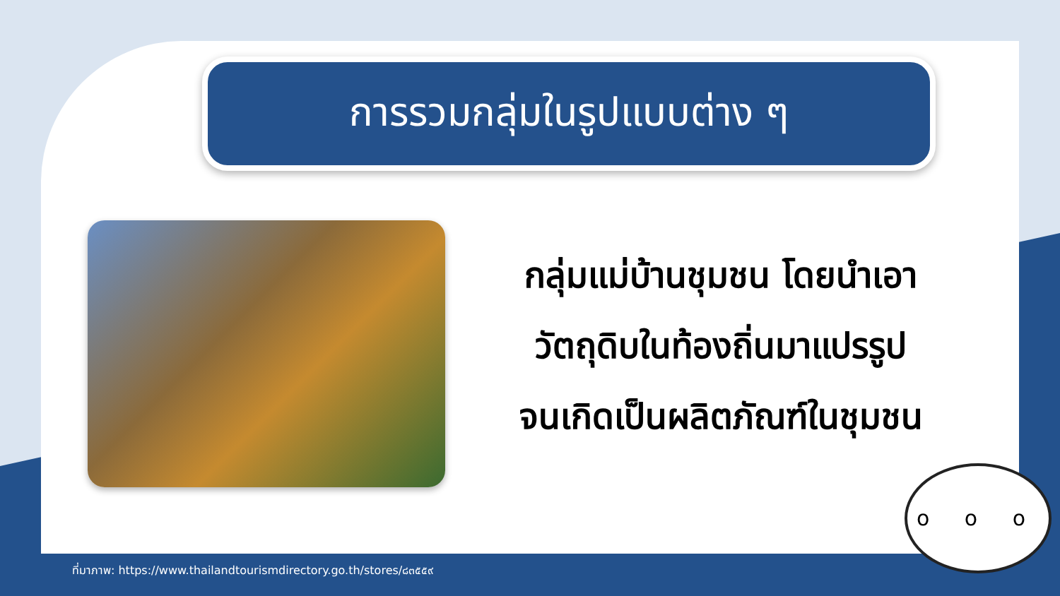การรวมกลุ่มในรูปแบบต่าง ๆ
กลุ่มแม่บ้านชุมชน โดยนำเอา
วัตถุดิบในท้องถิ่นมาแปรรูป
จนเกิดเป็นผลิตภัณฑ์ในชุมชน
ที่มาภาพ: https://www.thailandtourismdirectory.go.th/stores/๘๓๕๕๙
o o o